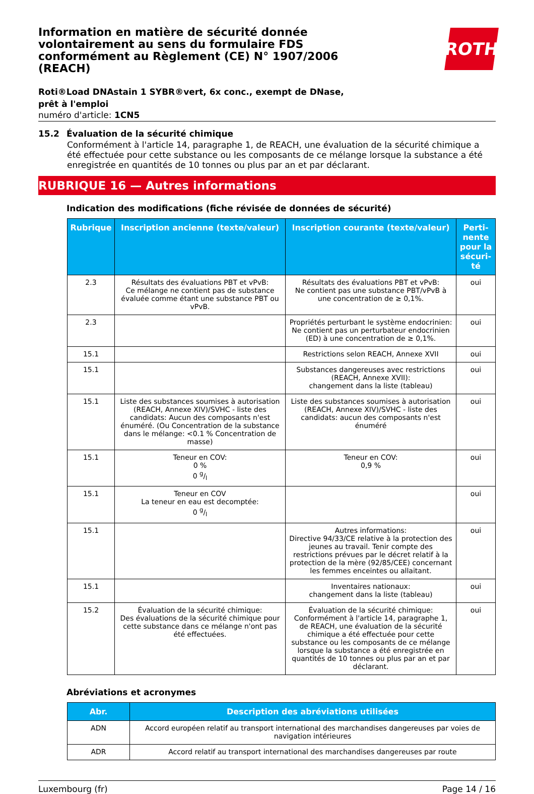ROTH
Information en matière de sécurité donnée volontairement au sens du formulaire FDS conformément au Règlement (CE) N° 1907/2006 (REACH)
Roti®Load DNAstain 1 SYBR®vert, 6x conc., exempt de DNase, prêt à l'emploi
numéro d'article: 1CN5
15.2 Évaluation de la sécurité chimique
Conformément à l'article 14, paragraphe 1, de REACH, une évaluation de la sécurité chimique a été effectuée pour cette substance ou les composants de ce mélange lorsque la substance a été enregistrée en quantités de 10 tonnes ou plus par an et par déclarant.
RUBRIQUE 16 — Autres informations
Indication des modifications (fiche révisée de données de sécurité)
| Rubrique | Inscription ancienne (texte/valeur) | Inscription courante (texte/valeur) | Perti-nente pour la sécuri-té |
| --- | --- | --- | --- |
| 2.3 | Résultats des évaluations PBT et vPvB: Ce mélange ne contient pas de substance évaluée comme étant une substance PBT ou vPvB. | Résultats des évaluations PBT et vPvB: Ne contient pas une substance PBT/vPvB à une concentration de ≥ 0,1%. | oui |
| 2.3 | | Propriétés perturbant le système endocrinien: Ne contient pas un perturbateur endocrinien (ED) à une concentration de ≥ 0,1%. | oui |
| 15.1 | | Restrictions selon REACH, Annexe XVII | oui |
| 15.1 | | Substances dangereuses avec restrictions (REACH, Annexe XVII): changement dans la liste (tableau) | oui |
| 15.1 | Liste des substances soumises à autorisation (REACH, Annexe XIV)/SVHC - liste des candidats: Aucun des composants n'est énuméré. (Ou Concentration de la substance dans le mélange: <0.1 % Concentration de masse) | Liste des substances soumises à autorisation (REACH, Annexe XIV)/SVHC - liste des candidats: aucun des composants n'est énuméré | oui |
| 15.1 | Teneur en COV: 0 % 0 g/l | Teneur en COV: 0,9 % | oui |
| 15.1 | Teneur en COV La teneur en eau est decomptée: 0 g/l | | oui |
| 15.1 | | Autres informations: Directive 94/33/CE relative à la protection des jeunes au travail. Tenir compte des restrictions prévues par le décret relatif à la protection de la mère (92/85/CEE) concernant les femmes enceintes ou allaitant. | oui |
| 15.1 | | Inventaires nationaux: changement dans la liste (tableau) | oui |
| 15.2 | Évaluation de la sécurité chimique: Des évaluations de la sécurité chimique pour cette substance dans ce mélange n'ont pas été effectuées. | Évaluation de la sécurité chimique: Conformément à l'article 14, paragraphe 1, de REACH, une évaluation de la sécurité chimique a été effectuée pour cette substance ou les composants de ce mélange lorsque la substance a été enregistrée en quantités de 10 tonnes ou plus par an et par déclarant. | oui |
Abréviations et acronymes
| Abr. | Description des abréviations utilisées |
| --- | --- |
| ADN | Accord européen relatif au transport international des marchandises dangereuses par voies de navigation intérieures |
| ADR | Accord relatif au transport international des marchandises dangereuses par route |
Luxembourg (fr) Page 14 / 16